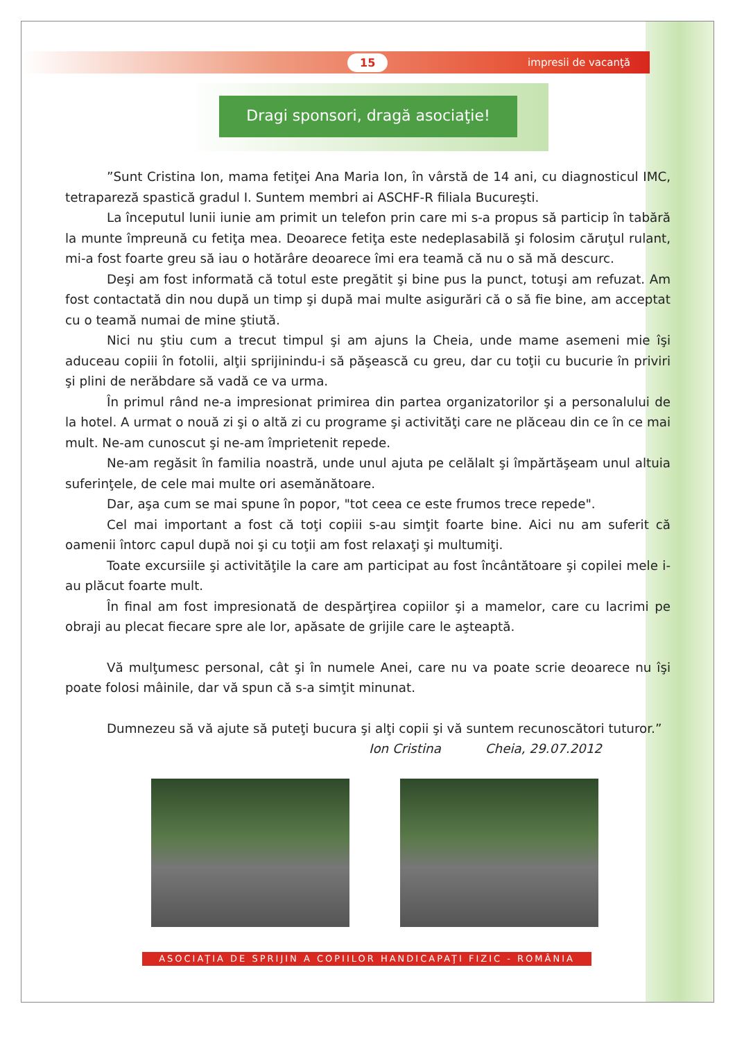15 impresii de vacanţă
Dragi sponsori, dragă asociaţie!
”Sunt Cristina Ion, mama fetiţei Ana Maria Ion, în vârstă de 14 ani, cu diagnosticul IMC, tetrapareză spastică gradul I. Suntem membri ai ASCHF-R filiala Bucureşti.
La începutul lunii iunie am primit un telefon prin care mi s-a propus să particip în tabără la munte împreună cu fetiţa mea. Deoarece fetiţa este nedeplasabilă şi folosim căruţul rulant, mi-a fost foarte greu să iau o hotărâre deoarece îmi era teamă că nu o să mă descurc.
Deşi am fost informată că totul este pregătit şi bine pus la punct, totuşi am refuzat. Am fost contactată din nou după un timp şi după mai multe asigurări că o să fie bine, am acceptat cu o teamă numai de mine ştiută.
Nici nu ştiu cum a trecut timpul şi am ajuns la Cheia, unde mame asemeni mie îşi aduceau copiii în fotolii, alţii sprijinindu-i să păşească cu greu, dar cu toţii cu bucurie în priviri şi plini de nerăbdare să vadă ce va urma.
În primul rând ne-a impresionat primirea din partea organizatorilor şi a personalului de la hotel. A urmat o nouă zi şi o altă zi cu programe şi activităţi care ne plăceau din ce în ce mai mult. Ne-am cunoscut şi ne-am împrietenit repede.
Ne-am regăsit în familia noastră, unde unul ajuta pe celălalt şi împărtăşeam unul altuia suferinţele, de cele mai multe ori asemănătoare.
Dar, aşa cum se mai spune în popor, "tot ceea ce este frumos trece repede".
Cel mai important a fost că toţi copiii s-au simţit foarte bine. Aici nu am suferit că oamenii întorc capul după noi şi cu toţii am fost relaxaţi şi multumiţi.
Toate excursiile şi activităţile la care am participat au fost încântătoare şi copilei mele i-au plăcut foarte mult.
În final am fost impresionată de despărţirea copiilor şi a mamelor, care cu lacrimi pe obraji au plecat fiecare spre ale lor, apăsate de grijile care le aşteaptă.
Vă mulţumesc personal, cât şi în numele Anei, care nu va poate scrie deoarece nu îşi poate folosi mâinile, dar vă spun că s-a simţit minunat.
Dumnezeu să vă ajute să puteţi bucura şi alţi copii şi vă suntem recunoscători tuturor.”
Ion Cristina Cheia, 29.07.2012
ASOCIAŢIA DE SPRIJIN A COPIILOR HANDICAPAŢI FIZIC - ROMÂNIA